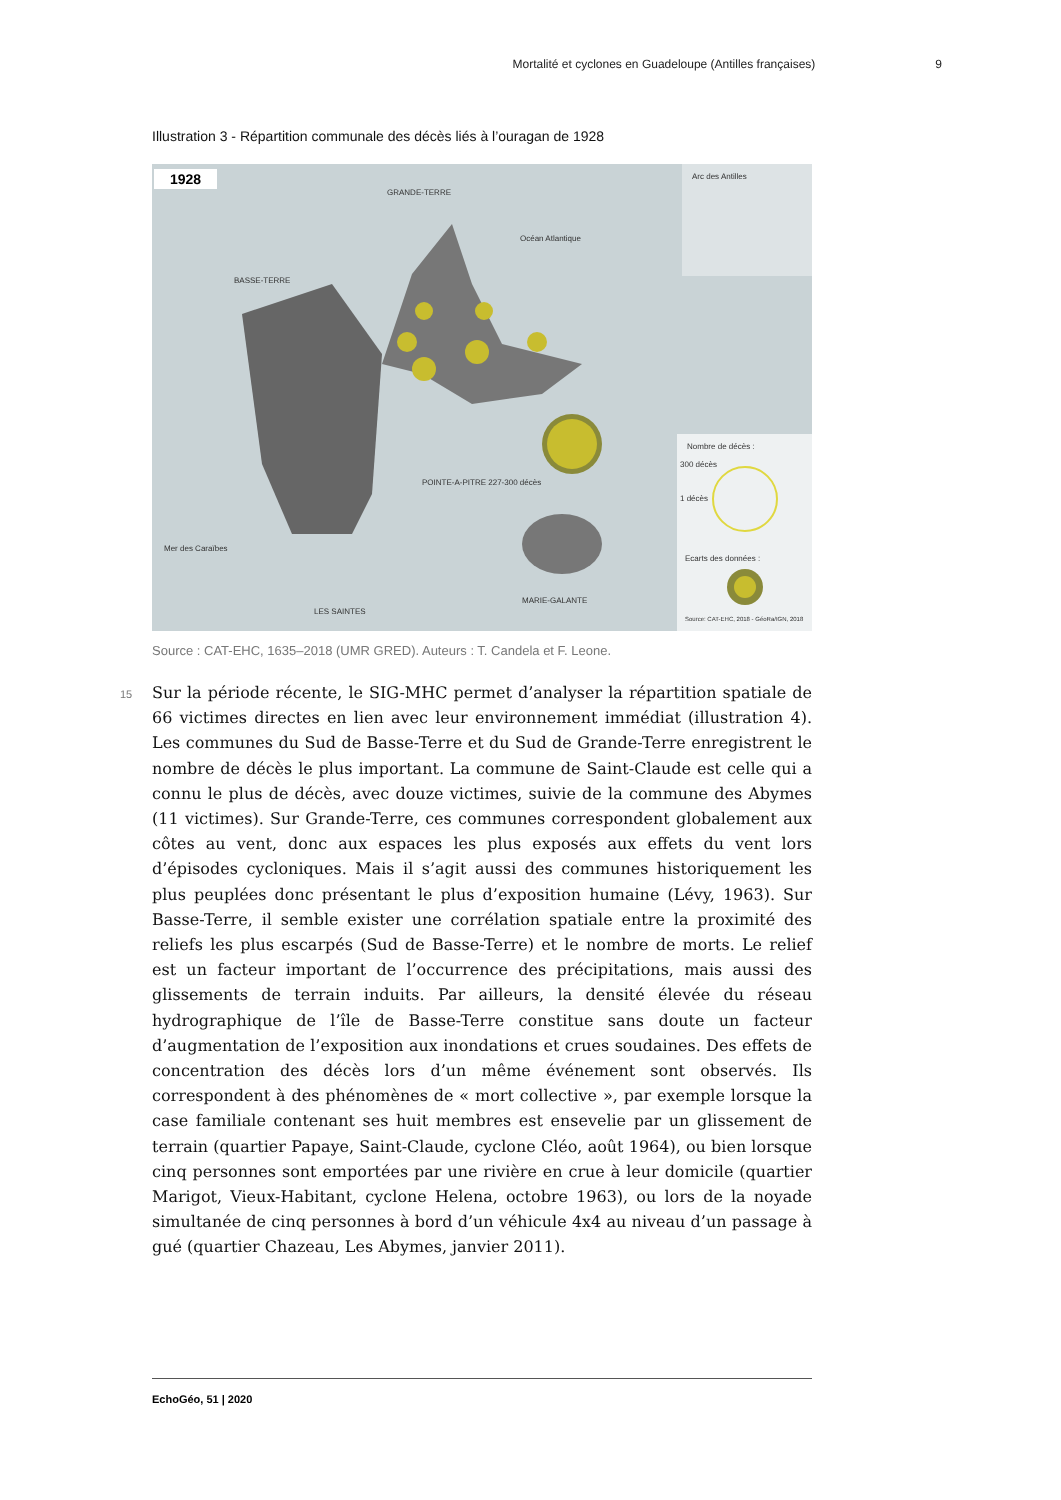Mortalité et cyclones en Guadeloupe (Antilles françaises) 9
Illustration 3 - Répartition communale des décès liés à l’ouragan de 1928
1928
GRANDE-TERRE
BASSE-TERRE
MARIE-GALANTE
LES SAINTES
POINTE-A-PITRE 227-300 décès
Océan Atlantique
Mer des Caraïbes
Arc des Antilles
Nombre de décès :
300 décès
1 décès
Ecarts des données :
Source: CAT-EHC, 2018 - GéoRa/IGN, 2018
Source : CAT-EHC, 1635–2018 (UMR GRED). Auteurs : T. Candela et F. Leone.
15
Sur la période récente, le SIG-MHC permet d’analyser la répartition spatiale de 66 victimes directes en lien avec leur environnement immédiat (illustration 4). Les communes du Sud de Basse-Terre et du Sud de Grande-Terre enregistrent le nombre de décès le plus important. La commune de Saint-Claude est celle qui a connu le plus de décès, avec douze victimes, suivie de la commune des Abymes (11 victimes). Sur Grande-Terre, ces communes correspondent globalement aux côtes au vent, donc aux espaces les plus exposés aux effets du vent lors d’épisodes cycloniques. Mais il s’agit aussi des communes historiquement les plus peuplées donc présentant le plus d’exposition humaine (Lévy, 1963). Sur Basse-Terre, il semble exister une corrélation spatiale entre la proximité des reliefs les plus escarpés (Sud de Basse-Terre) et le nombre de morts. Le relief est un facteur important de l’occurrence des précipitations, mais aussi des glissements de terrain induits. Par ailleurs, la densité élevée du réseau hydrographique de l’île de Basse-Terre constitue sans doute un facteur d’augmentation de l’exposition aux inondations et crues soudaines. Des effets de concentration des décès lors d’un même événement sont observés. Ils correspondent à des phénomènes de « mort collective », par exemple lorsque la case familiale contenant ses huit membres est ensevelie par un glissement de terrain (quartier Papaye, Saint-Claude, cyclone Cléo, août 1964), ou bien lorsque cinq personnes sont emportées par une rivière en crue à leur domicile (quartier Marigot, Vieux-Habitant, cyclone Helena, octobre 1963), ou lors de la noyade simultanée de cinq personnes à bord d’un véhicule 4x4 au niveau d’un passage à gué (quartier Chazeau, Les Abymes, janvier 2011).
EchoGéo, 51 | 2020